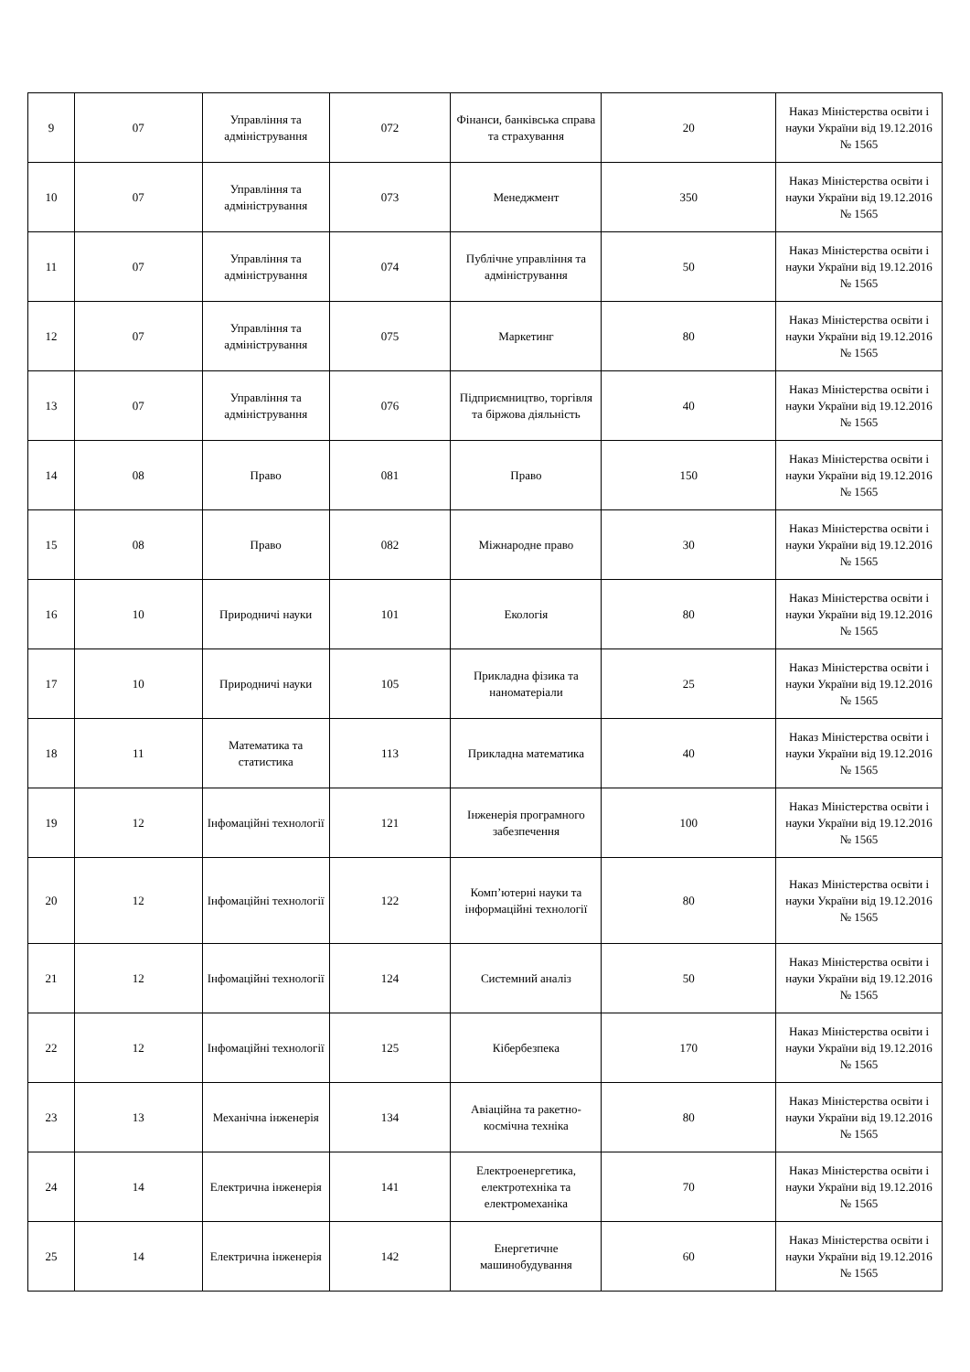| 9 | 07 | Управління та адміністрування | 072 | Фінанси, банківська справа та страхування | 20 | Наказ Міністерства освіти і науки України від 19.12.2016 № 1565 |
| 10 | 07 | Управління та адміністрування | 073 | Менеджмент | 350 | Наказ Міністерства освіти і науки України від 19.12.2016 № 1565 |
| 11 | 07 | Управління та адміністрування | 074 | Публічне управління та адміністрування | 50 | Наказ Міністерства освіти і науки України від 19.12.2016 № 1565 |
| 12 | 07 | Управління та адміністрування | 075 | Маркетинг | 80 | Наказ Міністерства освіти і науки України від 19.12.2016 № 1565 |
| 13 | 07 | Управління та адміністрування | 076 | Підприємництво, торгівля та біржова діяльність | 40 | Наказ Міністерства освіти і науки України від 19.12.2016 № 1565 |
| 14 | 08 | Право | 081 | Право | 150 | Наказ Міністерства освіти і науки України від 19.12.2016 № 1565 |
| 15 | 08 | Право | 082 | Міжнародне право | 30 | Наказ Міністерства освіти і науки України від 19.12.2016 № 1565 |
| 16 | 10 | Природничі науки | 101 | Екологія | 80 | Наказ Міністерства освіти і науки України від 19.12.2016 № 1565 |
| 17 | 10 | Природничі науки | 105 | Прикладна фізика та наноматеріали | 25 | Наказ Міністерства освіти і науки України від 19.12.2016 № 1565 |
| 18 | 11 | Математика та статистика | 113 | Прикладна математика | 40 | Наказ Міністерства освіти і науки України від 19.12.2016 № 1565 |
| 19 | 12 | Інфомаційні технології | 121 | Інженерія програмного забезпечення | 100 | Наказ Міністерства освіти і науки України від 19.12.2016 № 1565 |
| 20 | 12 | Інфомаційні технології | 122 | Комп’ютерні науки та інформаційні технології | 80 | Наказ Міністерства освіти і науки України від 19.12.2016 № 1565 |
| 21 | 12 | Інфомаційні технології | 124 | Системний аналіз | 50 | Наказ Міністерства освіти і науки України від 19.12.2016 № 1565 |
| 22 | 12 | Інфомаційні технології | 125 | Кібербезпека | 170 | Наказ Міністерства освіти і науки України від 19.12.2016 № 1565 |
| 23 | 13 | Механічна інженерія | 134 | Авіаційна та ракетно-космічна техніка | 80 | Наказ Міністерства освіти і науки України від 19.12.2016 № 1565 |
| 24 | 14 | Електрична інженерія | 141 | Електроенергетика, електротехніка та електромеханіка | 70 | Наказ Міністерства освіти і науки України від 19.12.2016 № 1565 |
| 25 | 14 | Електрична інженерія | 142 | Енергетичне машинобудування | 60 | Наказ Міністерства освіти і науки України від 19.12.2016 № 1565 |